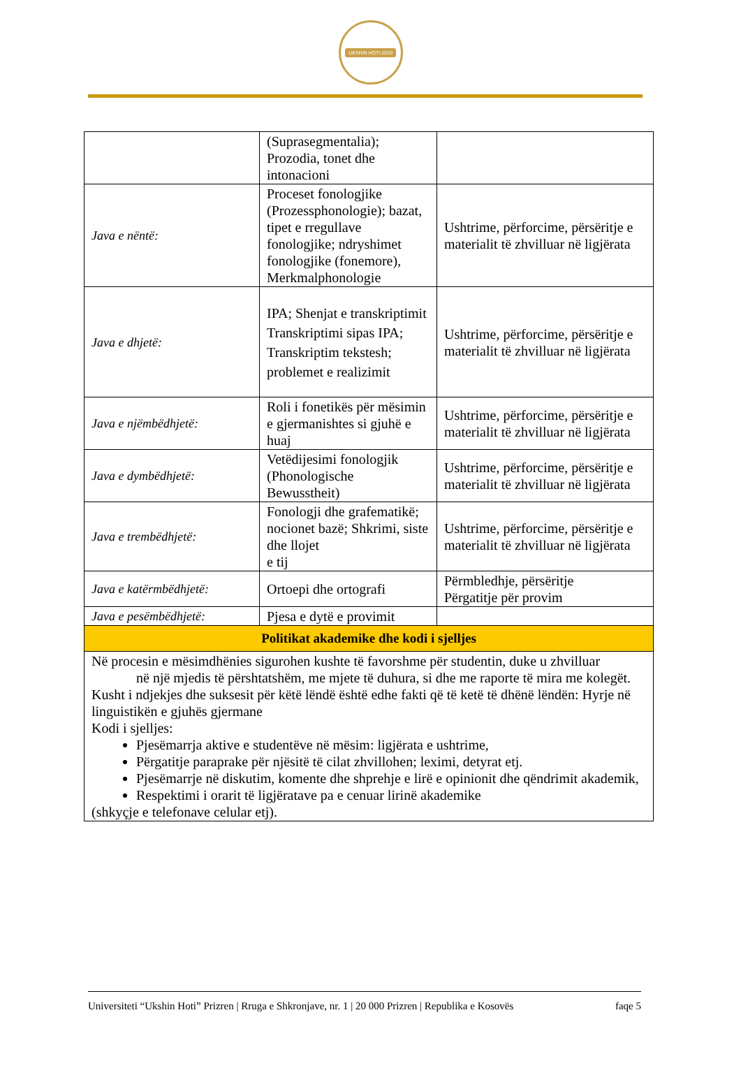UKSHIN HOTI 2010
| | (Suprasegmentalia); Prozodia, tonet dhe intonacioni | |
| Java e nëntë: | Proceset fonologjike (Prozessphonologie); bazat, tipet e rregullave fonologjike; ndryshimet fonologjike (fonemore), Merkmalphonologie | Ushtrime, përforcime, përsëritje e materialit të zhvilluar në ligjërata |
| Java e dhjetë: | IPA; Shenjat e transkriptimit Transkriptimi sipas IPA; Transkriptim tekstesh; problemet e realizimit | Ushtrime, përforcime, përsëritje e materialit të zhvilluar në ligjërata |
| Java e njëmbëdhjetë: | Roli i fonetikës për mësimin e gjermanishtes si gjuhë e huaj | Ushtrime, përforcime, përsëritje e materialit të zhvilluar në ligjërata |
| Java e dymbëdhjetë: | Vetëdijesimi fonologjik (Phonologische Bewusstheit) | Ushtrime, përforcime, përsëritje e materialit të zhvilluar në ligjërata |
| Java e trembëdhjetë: | Fonologji dhe grafematikë; nocionet bazë; Shkrimi, siste dhe llojet e tij | Ushtrime, përforcime, përsëritje e materialit të zhvilluar në ligjërata |
| Java e katërmbëdhjetë: | Ortoepi dhe ortografi | Përmbledhje, përsëritje Përgatitje për provim |
| Java e pesëmbëdhjetë: | Pjesa e dytë e provimit | |
| Politikat akademike dhe kodi i sjelljes | | |
| Në procesin e mësimdhënies sigurohen kushte të favorshme për studentin, duke u zhvilluar në një mjedis të përshtatshëm, me mjete të duhura, si dhe me raporte të mira me kolegët. Kusht i ndjekjes dhe suksesit për këtë lëndë është edhe fakti që të ketë të dhënë lëndën: Hyrje në linguistikën e gjuhës gjermane Kodi i sjelljes: Pjesëmarrja aktive e studentëve në mësim: ligjërata e ushtrime, Përgatitje paraprake për njësitë të cilat zhvillohen; leximi, detyrat etj. Pjesëmarrje në diskutim, komente dhe shprehje e lirë e opinionit dhe qëndrimit akademik, Respektimi i orarit të ligjëratave pa e cenuar lirinë akademike (shkyçje e telefonave celular etj). | | |
Universiteti “Ukshin Hoti” Prizren | Rruga e Shkronjave, nr. 1 | 20 000 Prizren | Republika e Kosovës faqe 5